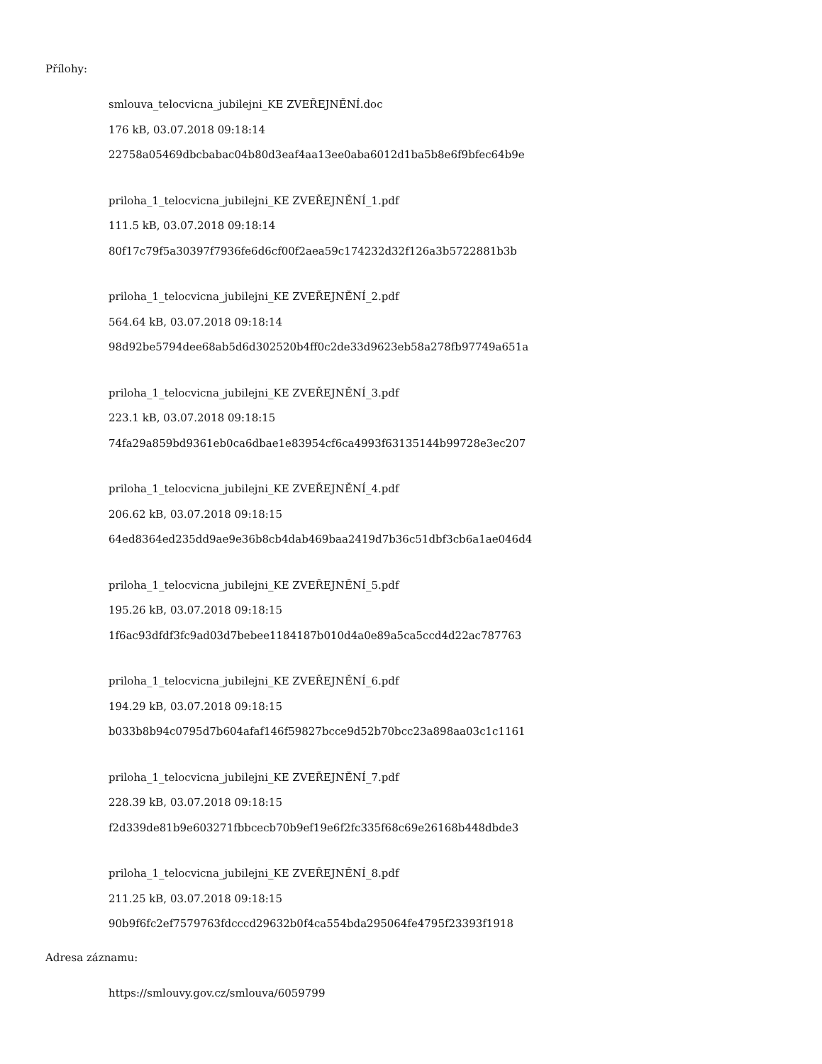Přílohy:
smlouva_telocvicna_jubilejni_KE ZVEŘEJNĚNÍ.doc
176 kB, 03.07.2018 09:18:14
22758a05469dbcbabac04b80d3eaf4aa13ee0aba6012d1ba5b8e6f9bfec64b9e
priloha_1_telocvicna_jubilejni_KE ZVEŘEJNĚNÍ_1.pdf
111.5 kB, 03.07.2018 09:18:14
80f17c79f5a30397f7936fe6d6cf00f2aea59c174232d32f126a3b5722881b3b
priloha_1_telocvicna_jubilejni_KE ZVEŘEJNĚNÍ_2.pdf
564.64 kB, 03.07.2018 09:18:14
98d92be5794dee68ab5d6d302520b4ff0c2de33d9623eb58a278fb97749a651a
priloha_1_telocvicna_jubilejni_KE ZVEŘEJNĚNÍ_3.pdf
223.1 kB, 03.07.2018 09:18:15
74fa29a859bd9361eb0ca6dbae1e83954cf6ca4993f63135144b99728e3ec207
priloha_1_telocvicna_jubilejni_KE ZVEŘEJNĚNÍ_4.pdf
206.62 kB, 03.07.2018 09:18:15
64ed8364ed235dd9ae9e36b8cb4dab469baa2419d7b36c51dbf3cb6a1ae046d4
priloha_1_telocvicna_jubilejni_KE ZVEŘEJNĚNÍ_5.pdf
195.26 kB, 03.07.2018 09:18:15
1f6ac93dfdf3fc9ad03d7bebee1184187b010d4a0e89a5ca5ccd4d22ac787763
priloha_1_telocvicna_jubilejni_KE ZVEŘEJNĚNÍ_6.pdf
194.29 kB, 03.07.2018 09:18:15
b033b8b94c0795d7b604afaf146f59827bcce9d52b70bcc23a898aa03c1c1161
priloha_1_telocvicna_jubilejni_KE ZVEŘEJNĚNÍ_7.pdf
228.39 kB, 03.07.2018 09:18:15
f2d339de81b9e603271fbbcecb70b9ef19e6f2fc335f68c69e26168b448dbde3
priloha_1_telocvicna_jubilejni_KE ZVEŘEJNĚNÍ_8.pdf
211.25 kB, 03.07.2018 09:18:15
90b9f6fc2ef7579763fdcccd29632b0f4ca554bda295064fe4795f23393f1918
Adresa záznamu:
https://smlouvy.gov.cz/smlouva/6059799